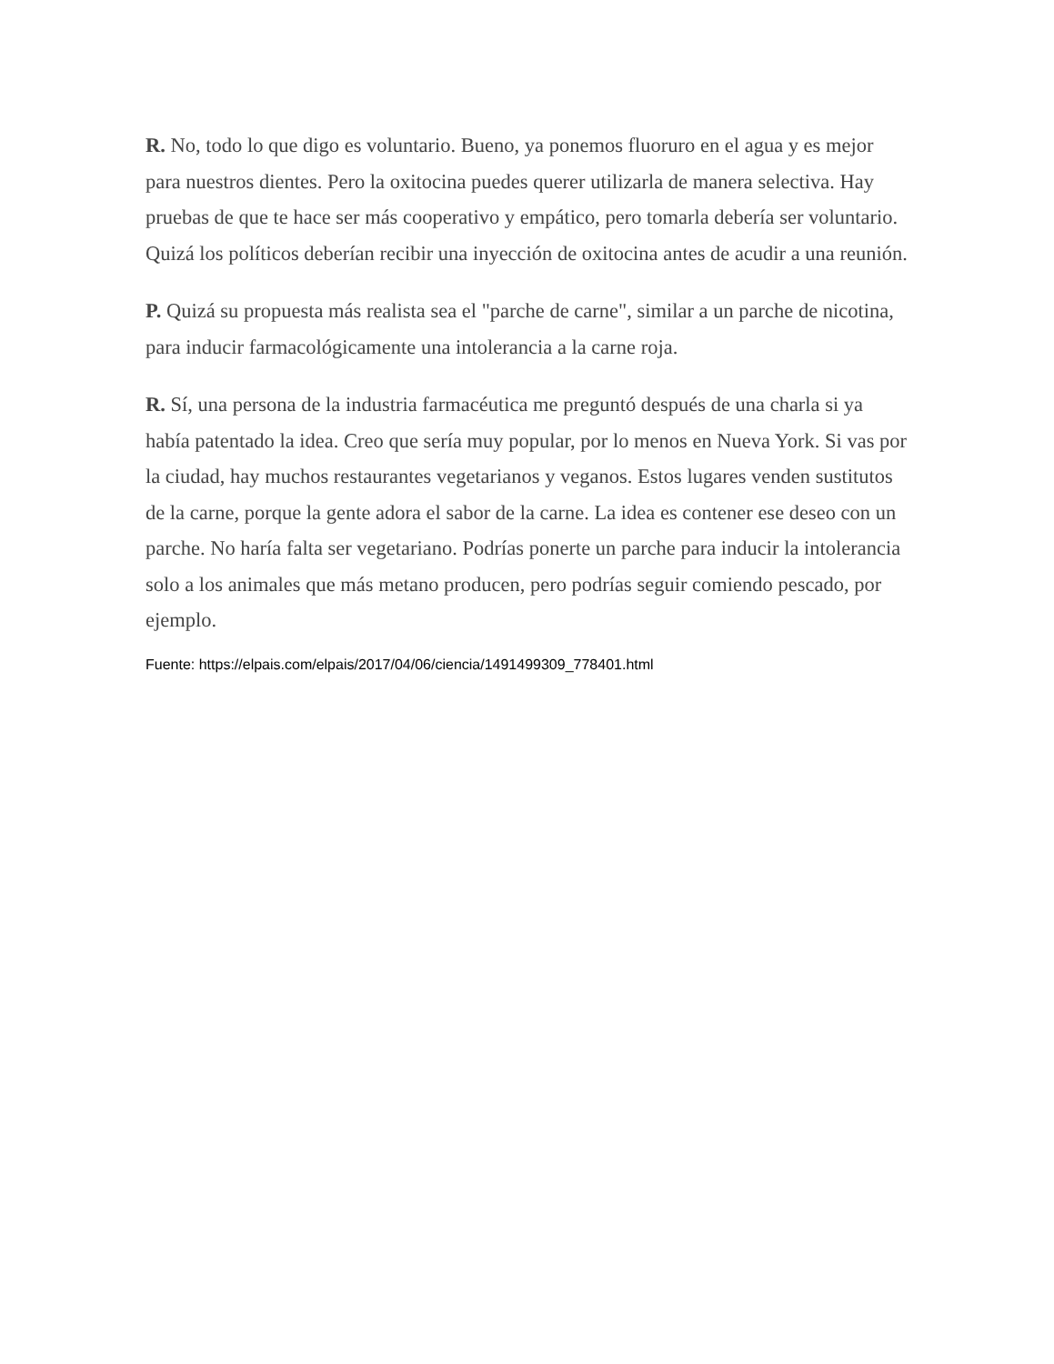R. No, todo lo que digo es voluntario. Bueno, ya ponemos fluoruro en el agua y es mejor para nuestros dientes. Pero la oxitocina puedes querer utilizarla de manera selectiva. Hay pruebas de que te hace ser más cooperativo y empático, pero tomarla debería ser voluntario. Quizá los políticos deberían recibir una inyección de oxitocina antes de acudir a una reunión.
P. Quizá su propuesta más realista sea el "parche de carne", similar a un parche de nicotina, para inducir farmacológicamente una intolerancia a la carne roja.
R. Sí, una persona de la industria farmacéutica me preguntó después de una charla si ya había patentado la idea. Creo que sería muy popular, por lo menos en Nueva York. Si vas por la ciudad, hay muchos restaurantes vegetarianos y veganos. Estos lugares venden sustitutos de la carne, porque la gente adora el sabor de la carne. La idea es contener ese deseo con un parche. No haría falta ser vegetariano. Podrías ponerte un parche para inducir la intolerancia solo a los animales que más metano producen, pero podrías seguir comiendo pescado, por ejemplo.
Fuente: https://elpais.com/elpais/2017/04/06/ciencia/1491499309_778401.html